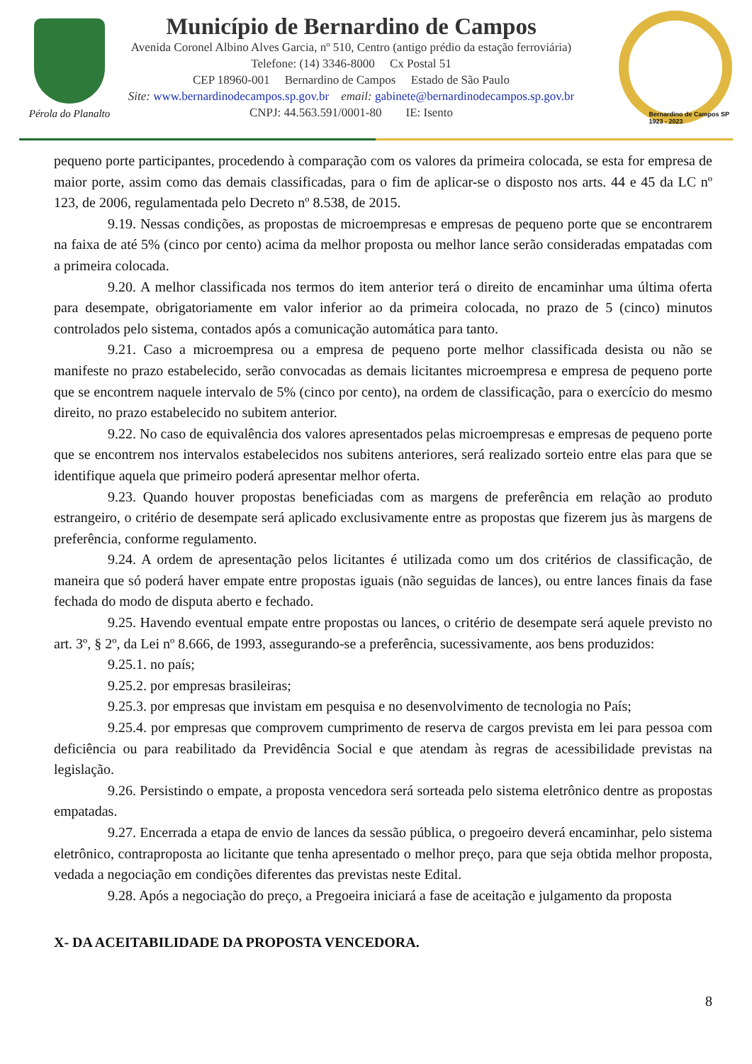Pérola do Planalto
Município de Bernardino de Campos
Avenida Coronel Albino Alves Garcia, nº 510, Centro (antigo prédio da estação ferroviária)
Telefone: (14) 3346-8000 Cx Postal 51
CEP 18960-001 Bernardino de Campos Estado de São Paulo
Site: www.bernardinodecampos.sp.gov.br email: gabinete@bernardinodecampos.sp.gov.br
CNPJ: 44.563.591/0001-80 IE: Isento
Bernardino de Campos SP
1923 - 2023
pequeno porte participantes, procedendo à comparação com os valores da primeira colocada, se esta for empresa de maior porte, assim como das demais classificadas, para o fim de aplicar-se o disposto nos arts. 44 e 45 da LC nº 123, de 2006, regulamentada pelo Decreto nº 8.538, de 2015.
9.19. Nessas condições, as propostas de microempresas e empresas de pequeno porte que se encontrarem na faixa de até 5% (cinco por cento) acima da melhor proposta ou melhor lance serão consideradas empatadas com a primeira colocada.
9.20. A melhor classificada nos termos do item anterior terá o direito de encaminhar uma última oferta para desempate, obrigatoriamente em valor inferior ao da primeira colocada, no prazo de 5 (cinco) minutos controlados pelo sistema, contados após a comunicação automática para tanto.
9.21. Caso a microempresa ou a empresa de pequeno porte melhor classificada desista ou não se manifeste no prazo estabelecido, serão convocadas as demais licitantes microempresa e empresa de pequeno porte que se encontrem naquele intervalo de 5% (cinco por cento), na ordem de classificação, para o exercício do mesmo direito, no prazo estabelecido no subitem anterior.
9.22. No caso de equivalência dos valores apresentados pelas microempresas e empresas de pequeno porte que se encontrem nos intervalos estabelecidos nos subitens anteriores, será realizado sorteio entre elas para que se identifique aquela que primeiro poderá apresentar melhor oferta.
9.23. Quando houver propostas beneficiadas com as margens de preferência em relação ao produto estrangeiro, o critério de desempate será aplicado exclusivamente entre as propostas que fizerem jus às margens de preferência, conforme regulamento.
9.24. A ordem de apresentação pelos licitantes é utilizada como um dos critérios de classificação, de maneira que só poderá haver empate entre propostas iguais (não seguidas de lances), ou entre lances finais da fase fechada do modo de disputa aberto e fechado.
9.25. Havendo eventual empate entre propostas ou lances, o critério de desempate será aquele previsto no art. 3º, § 2º, da Lei nº 8.666, de 1993, assegurando-se a preferência, sucessivamente, aos bens produzidos:
9.25.1. no país;
9.25.2. por empresas brasileiras;
9.25.3. por empresas que invistam em pesquisa e no desenvolvimento de tecnologia no País;
9.25.4. por empresas que comprovem cumprimento de reserva de cargos prevista em lei para pessoa com deficiência ou para reabilitado da Previdência Social e que atendam às regras de acessibilidade previstas na legislação.
9.26. Persistindo o empate, a proposta vencedora será sorteada pelo sistema eletrônico dentre as propostas empatadas.
9.27. Encerrada a etapa de envio de lances da sessão pública, o pregoeiro deverá encaminhar, pelo sistema eletrônico, contraproposta ao licitante que tenha apresentado o melhor preço, para que seja obtida melhor proposta, vedada a negociação em condições diferentes das previstas neste Edital.
9.28. Após a negociação do preço, a Pregoeira iniciará a fase de aceitação e julgamento da proposta
X- DA ACEITABILIDADE DA PROPOSTA VENCEDORA.
8